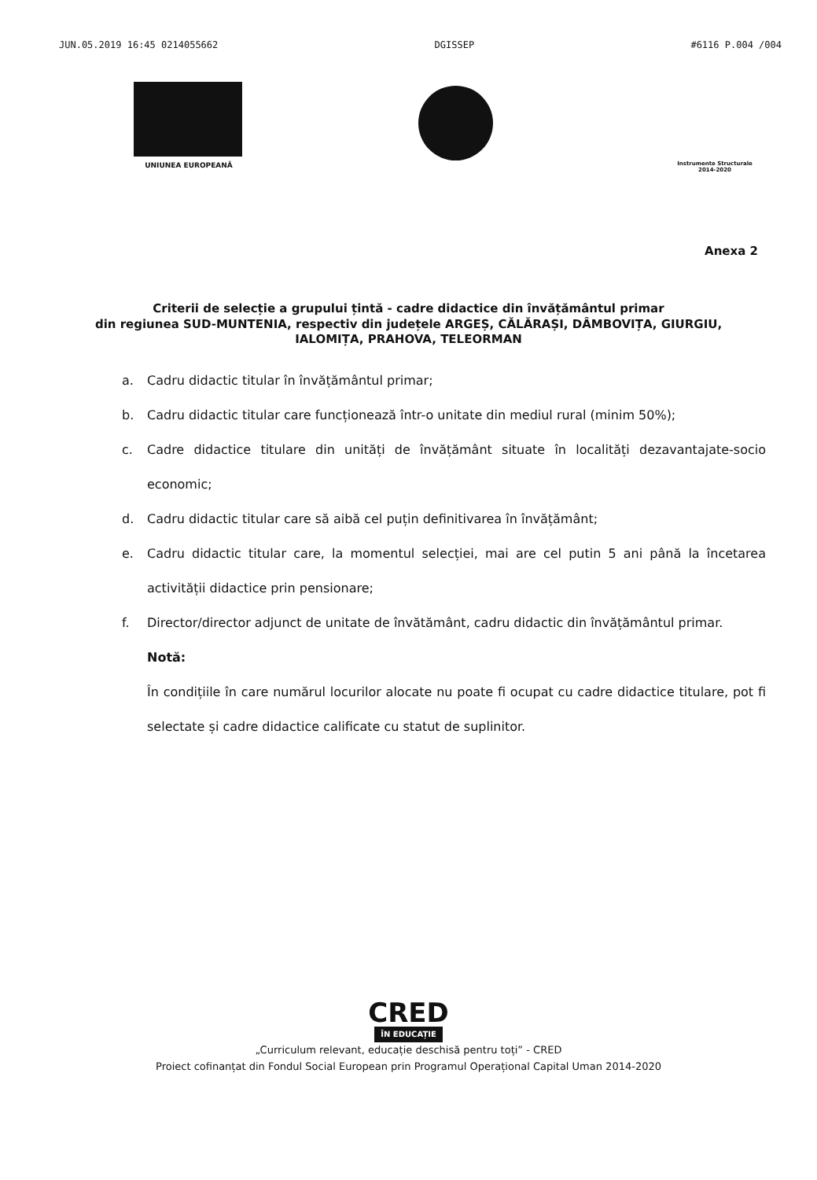JUN.05.2019 16:45 0214055662 DGISSEP #6116 P.004 /004
UNIUNEA EUROPEANĂ
Instrumente Structurale
2014-2020
Anexa 2
Criterii de selecție a grupului țintă - cadre didactice din învățământul primar
din regiunea SUD-MUNTENIA, respectiv din județele ARGEȘ, CĂLĂRAȘI, DÂMBOVIȚA, GIURGIU,
IALOMIȚA, PRAHOVA, TELEORMAN
a. Cadru didactic titular în învățământul primar;
b. Cadru didactic titular care funcționează într-o unitate din mediul rural (minim 50%);
c. Cadre didactice titulare din unități de învățământ situate în localități dezavantajate-socio economic;
d. Cadru didactic titular care să aibă cel puțin definitivarea în învățământ;
e. Cadru didactic titular care, la momentul selecției, mai are cel putin 5 ani până la încetarea activității didactice prin pensionare;
f. Director/director adjunct de unitate de învătământ, cadru didactic din învățământul primar.
Notă:
În condițiile în care numărul locurilor alocate nu poate fi ocupat cu cadre didactice titulare, pot fi selectate și cadre didactice calificate cu statut de suplinitor.
CRED
ÎN EDUCAȚIE
„Curriculum relevant, educație deschisă pentru toți” - CRED
Proiect cofinanțat din Fondul Social European prin Programul Operațional Capital Uman 2014-2020